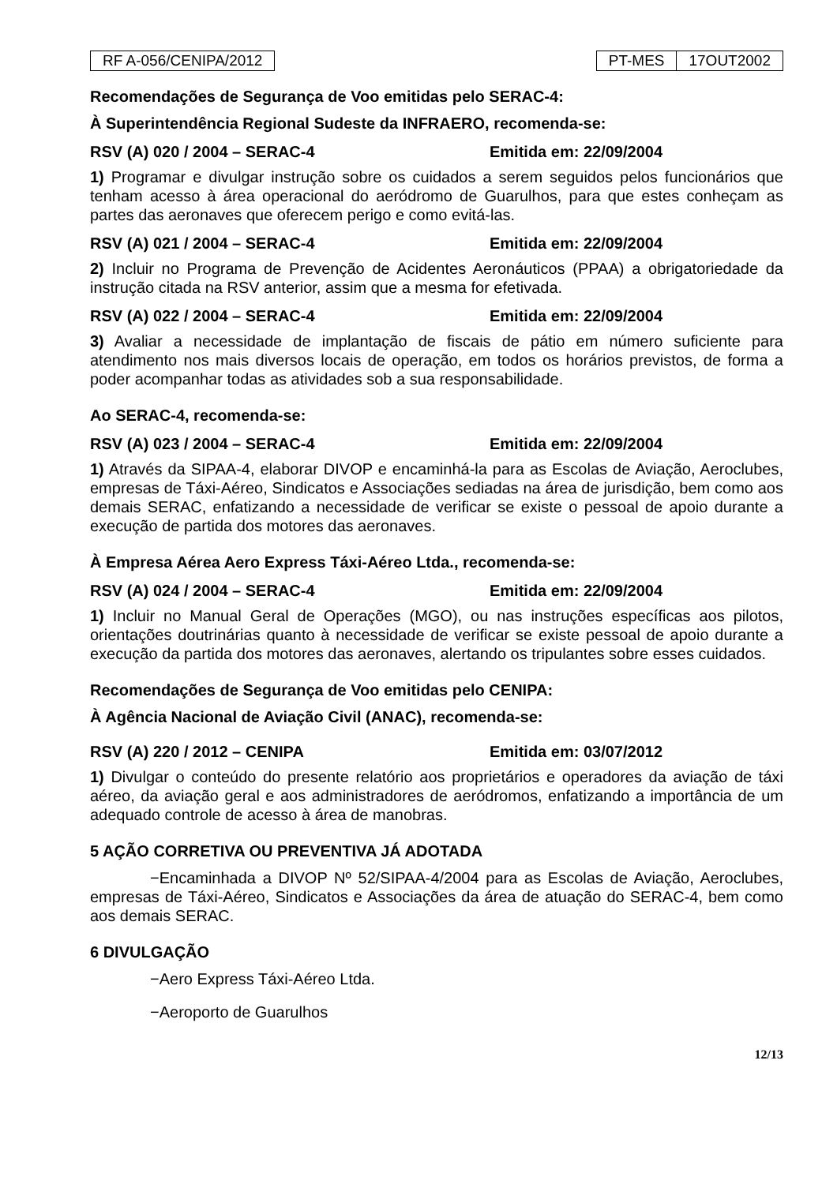RF A-056/CENIPA/2012 PT-MES 17OUT2002
Recomendações de Segurança de Voo emitidas pelo SERAC-4:
À Superintendência Regional Sudeste da INFRAERO, recomenda-se:
RSV (A) 020 / 2004 – SERAC-4 Emitida em: 22/09/2004
1) Programar e divulgar instrução sobre os cuidados a serem seguidos pelos funcionários que tenham acesso à área operacional do aeródromo de Guarulhos, para que estes conheçam as partes das aeronaves que oferecem perigo e como evitá-las.
RSV (A) 021 / 2004 – SERAC-4 Emitida em: 22/09/2004
2) Incluir no Programa de Prevenção de Acidentes Aeronáuticos (PPAA) a obrigatoriedade da instrução citada na RSV anterior, assim que a mesma for efetivada.
RSV (A) 022 / 2004 – SERAC-4 Emitida em: 22/09/2004
3) Avaliar a necessidade de implantação de fiscais de pátio em número suficiente para atendimento nos mais diversos locais de operação, em todos os horários previstos, de forma a poder acompanhar todas as atividades sob a sua responsabilidade.
Ao SERAC-4, recomenda-se:
RSV (A) 023 / 2004 – SERAC-4 Emitida em: 22/09/2004
1) Através da SIPAA-4, elaborar DIVOP e encaminhá-la para as Escolas de Aviação, Aeroclubes, empresas de Táxi-Aéreo, Sindicatos e Associações sediadas na área de jurisdição, bem como aos demais SERAC, enfatizando a necessidade de verificar se existe o pessoal de apoio durante a execução de partida dos motores das aeronaves.
À Empresa Aérea Aero Express Táxi-Aéreo Ltda., recomenda-se:
RSV (A) 024 / 2004 – SERAC-4 Emitida em: 22/09/2004
1) Incluir no Manual Geral de Operações (MGO), ou nas instruções específicas aos pilotos, orientações doutrinárias quanto à necessidade de verificar se existe pessoal de apoio durante a execução da partida dos motores das aeronaves, alertando os tripulantes sobre esses cuidados.
Recomendações de Segurança de Voo emitidas pelo CENIPA:
À Agência Nacional de Aviação Civil (ANAC), recomenda-se:
RSV (A) 220 / 2012 – CENIPA Emitida em: 03/07/2012
1) Divulgar o conteúdo do presente relatório aos proprietários e operadores da aviação de táxi aéreo, da aviação geral e aos administradores de aeródromos, enfatizando a importância de um adequado controle de acesso à área de manobras.
5 AÇÃO CORRETIVA OU PREVENTIVA JÁ ADOTADA
−Encaminhada a DIVOP Nº 52/SIPAA-4/2004 para as Escolas de Aviação, Aeroclubes, empresas de Táxi-Aéreo, Sindicatos e Associações da área de atuação do SERAC-4, bem como aos demais SERAC.
6 DIVULGAÇÃO
−Aero Express Táxi-Aéreo Ltda.
−Aeroporto de Guarulhos
12/13